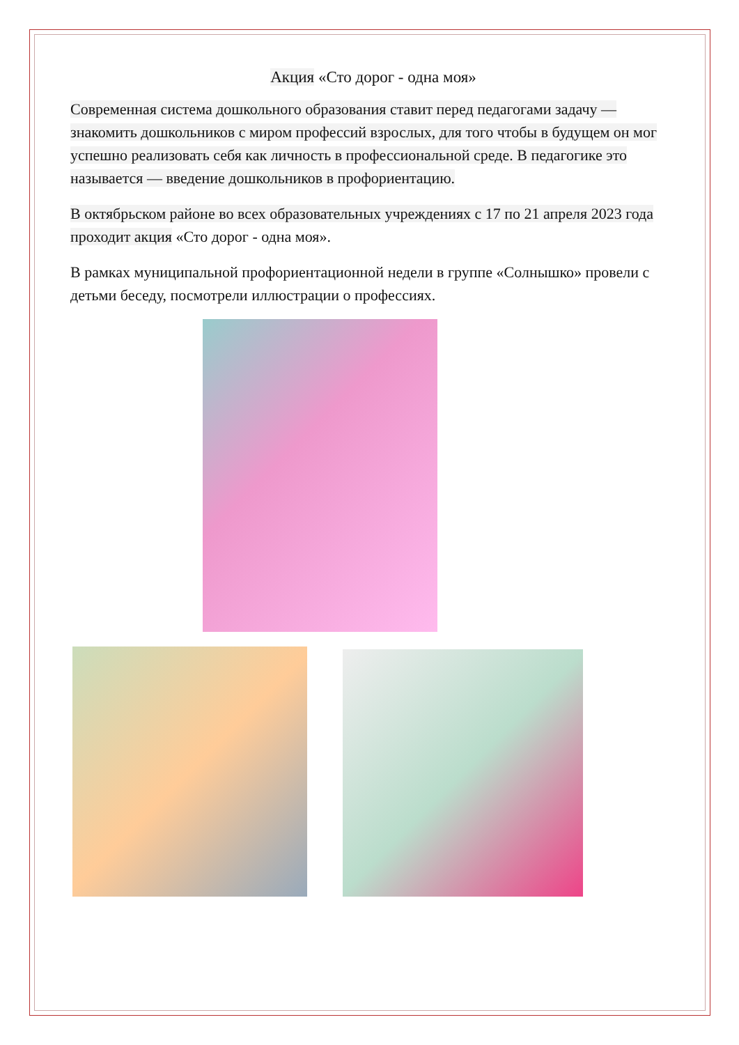Акция «Сто дорог - одна моя»
Современная система дошкольного образования ставит перед педагогами задачу — знакомить дошкольников с миром профессий взрослых, для того чтобы в будущем он мог успешно реализовать себя как личность в профессиональной среде. В педагогике это называется — введение дошкольников в профориентацию.
В октябрьском районе во всех образовательных учреждениях с 17 по 21 апреля 2023 года проходит акция «Сто дорог - одна моя».
В рамках муниципальной профориентационной недели в группе «Солнышко» провели с детьми беседу, посмотрели иллюстрации о профессиях.